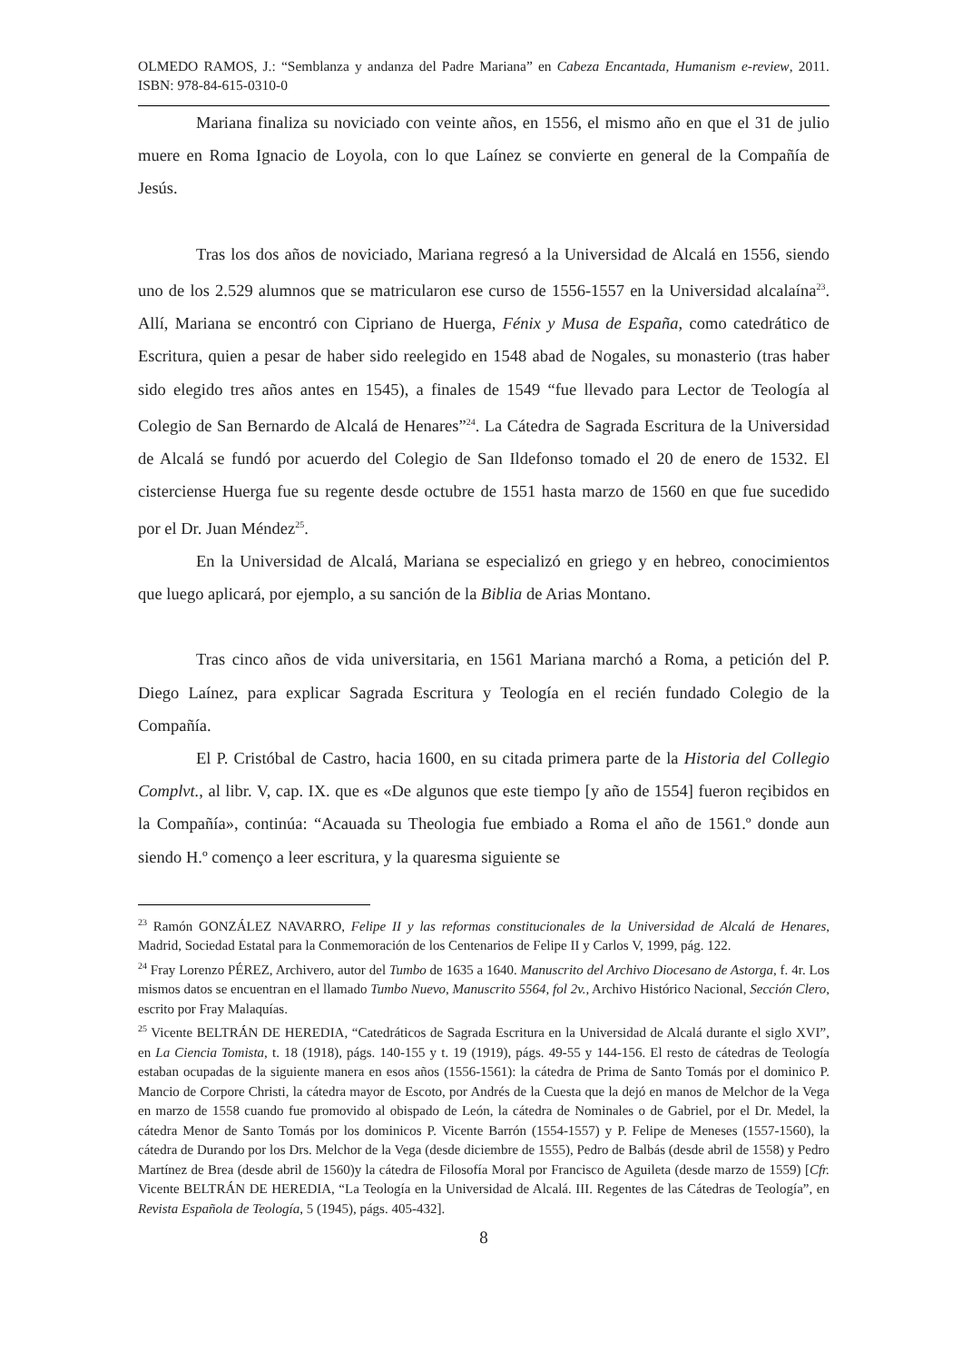OLMEDO RAMOS, J.: “Semblanza y andanza del Padre Mariana” en Cabeza Encantada, Humanism e-review, 2011. ISBN: 978-84-615-0310-0
Mariana finaliza su noviciado con veinte años, en 1556, el mismo año en que el 31 de julio muere en Roma Ignacio de Loyola, con lo que Laínez se convierte en general de la Compañía de Jesús.
Tras los dos años de noviciado, Mariana regresó a la Universidad de Alcalá en 1556, siendo uno de los 2.529 alumnos que se matricularon ese curso de 1556-1557 en la Universidad alcalaína<sup>23</sup>. Allí, Mariana se encontró con Cipriano de Huerga, Fénix y Musa de España, como catedrático de Escritura, quien a pesar de haber sido reelegido en 1548 abad de Nogales, su monasterio (tras haber sido elegido tres años antes en 1545), a finales de 1549 “fue llevado para Lector de Teología al Colegio de San Bernardo de Alcalá de Henares”<sup>24</sup>. La Cátedra de Sagrada Escritura de la Universidad de Alcalá se fundó por acuerdo del Colegio de San Ildefonso tomado el 20 de enero de 1532. El cisterciense Huerga fue su regente desde octubre de 1551 hasta marzo de 1560 en que fue sucedido por el Dr. Juan Méndez<sup>25</sup>.
En la Universidad de Alcalá, Mariana se especializó en griego y en hebreo, conocimientos que luego aplicará, por ejemplo, a su sanción de la Biblia de Arias Montano.
Tras cinco años de vida universitaria, en 1561 Mariana marchó a Roma, a petición del P. Diego Laínez, para explicar Sagrada Escritura y Teología en el recién fundado Colegio de la Compañía.
El P. Cristóbal de Castro, hacia 1600, en su citada primera parte de la Historia del Collegio Complvt., al libr. V, cap. IX. que es «De algunos que este tiempo [y año de 1554] fueron reçibidos en la Compañía», continúa: “Acauada su Theologia fue embiado a Roma el año de 1561.º donde aun siendo H.º començo a leer escritura, y la quaresma siguiente se
<sup>23</sup> Ramón GONZÁLEZ NAVARRO, Felipe II y las reformas constitucionales de la Universidad de Alcalá de Henares, Madrid, Sociedad Estatal para la Conmemoración de los Centenarios de Felipe II y Carlos V, 1999, pág. 122.
<sup>24</sup> Fray Lorenzo PÉREZ, Archivero, autor del Tumbo de 1635 a 1640. Manuscrito del Archivo Diocesano de Astorga, f. 4r. Los mismos datos se encuentran en el llamado Tumbo Nuevo, Manuscrito 5564, fol 2v., Archivo Histórico Nacional, Sección Clero, escrito por Fray Malaquías.
<sup>25</sup> Vicente BELTRÁN DE HEREDIA, “Catedráticos de Sagrada Escritura en la Universidad de Alcalá durante el siglo XVI”, en La Ciencia Tomista, t. 18 (1918), págs. 140-155 y t. 19 (1919), págs. 49-55 y 144-156. El resto de cátedras de Teología estaban ocupadas de la siguiente manera en esos años (1556-1561): la cátedra de Prima de Santo Tomás por el dominico P. Mancio de Corpore Christi, la cátedra mayor de Escoto, por Andrés de la Cuesta que la dejó en manos de Melchor de la Vega en marzo de 1558 cuando fue promovido al obispado de León, la cátedra de Nominales o de Gabriel, por el Dr. Medel, la cátedra Menor de Santo Tomás por los dominicos P. Vicente Barrón (1554-1557) y P. Felipe de Meneses (1557-1560), la cátedra de Durando por los Drs. Melchor de la Vega (desde diciembre de 1555), Pedro de Balbás (desde abril de 1558) y Pedro Martínez de Brea (desde abril de 1560)y la cátedra de Filosofía Moral por Francisco de Aguileta (desde marzo de 1559) [Cfr. Vicente BELTRÁN DE HEREDIA, “La Teología en la Universidad de Alcalá. III. Regentes de las Cátedras de Teología”, en Revista Española de Teología, 5 (1945), págs. 405-432].
8